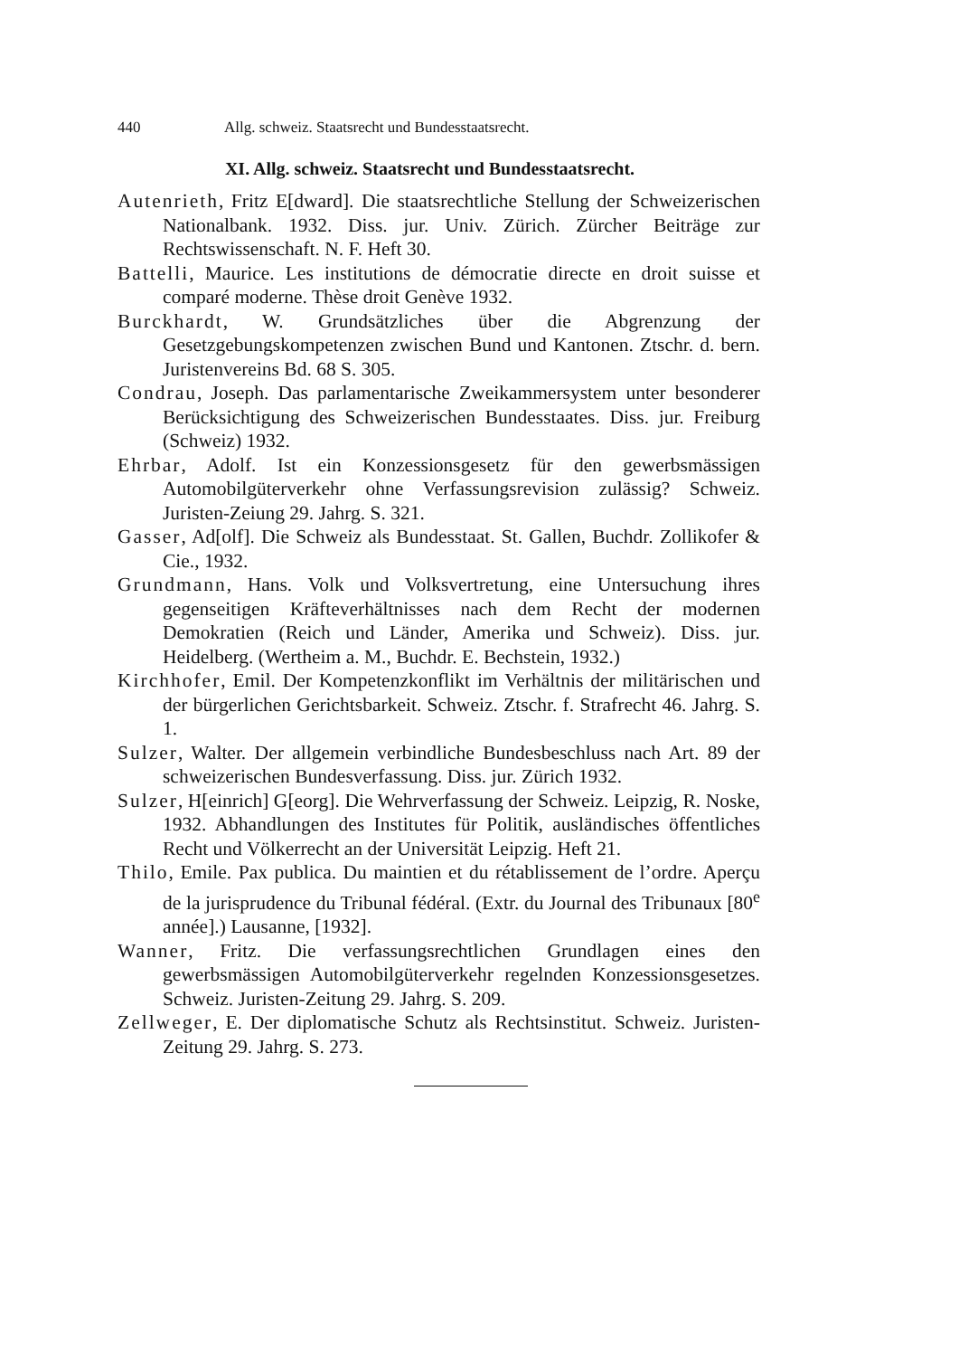440 Allg. schweiz. Staatsrecht und Bundesstaatsrecht.
XI. Allg. schweiz. Staatsrecht und Bundesstaatsrecht.
Autenrieth, Fritz E[dward]. Die staatsrechtliche Stellung der Schweizerischen Nationalbank. 1932. Diss. jur. Univ. Zürich. Zürcher Beiträge zur Rechtswissenschaft. N. F. Heft 30.
Battelli, Maurice. Les institutions de démocratie directe en droit suisse et comparé moderne. Thèse droit Genève 1932.
Burckhardt, W. Grundsätzliches über die Abgrenzung der Gesetzgebungskompetenzen zwischen Bund und Kantonen. Ztschr. d. bern. Juristenvereins Bd. 68 S. 305.
Condrau, Joseph. Das parlamentarische Zweikammersystem unter besonderer Berücksichtigung des Schweizerischen Bundesstaates. Diss. jur. Freiburg (Schweiz) 1932.
Ehrbar, Adolf. Ist ein Konzessionsgesetz für den gewerbsmässigen Automobilgüterverkehr ohne Verfassungsrevision zulässig? Schweiz. Juristen-Zeiung 29. Jahrg. S. 321.
Gasser, Ad[olf]. Die Schweiz als Bundesstaat. St. Gallen, Buchdr. Zollikofer & Cie., 1932.
Grundmann, Hans. Volk und Volksvertretung, eine Untersuchung ihres gegenseitigen Kräfteverhältnisses nach dem Recht der modernen Demokratien (Reich und Länder, Amerika und Schweiz). Diss. jur. Heidelberg. (Wertheim a. M., Buchdr. E. Bechstein, 1932.)
Kirchhofer, Emil. Der Kompetenzkonflikt im Verhältnis der militärischen und der bürgerlichen Gerichtsbarkeit. Schweiz. Ztschr. f. Strafrecht 46. Jahrg. S. 1.
Sulzer, Walter. Der allgemein verbindliche Bundesbeschluss nach Art. 89 der schweizerischen Bundesverfassung. Diss. jur. Zürich 1932.
Sulzer, H[einrich] G[eorg]. Die Wehrverfassung der Schweiz. Leipzig, R. Noske, 1932. Abhandlungen des Institutes für Politik, ausländisches öffentliches Recht und Völkerrecht an der Universität Leipzig. Heft 21.
Thilo, Emile. Pax publica. Du maintien et du rétablissement de l’ordre. Aperçu de la jurisprudence du Tribunal fédéral. (Extr. du Journal des Tribunaux [80<sup>e</sup> année].) Lausanne, [1932].
Wanner, Fritz. Die verfassungsrechtlichen Grundlagen eines den gewerbsmässigen Automobilgüterverkehr regelnden Konzessionsgesetzes. Schweiz. Juristen-Zeitung 29. Jahrg. S. 209.
Zellweger, E. Der diplomatische Schutz als Rechtsinstitut. Schweiz. Juristen-Zeitung 29. Jahrg. S. 273.